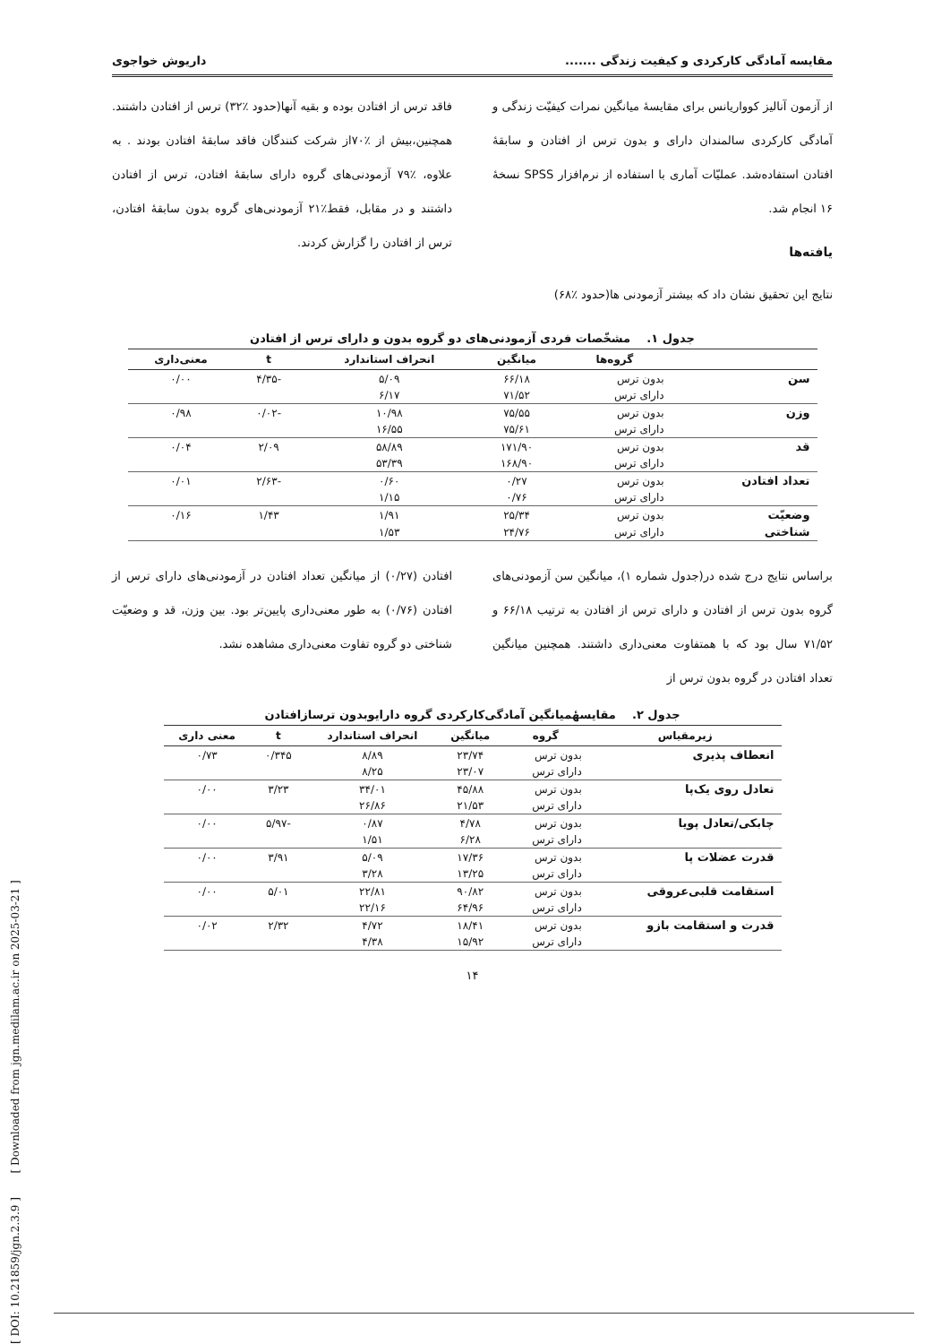[ DOI: 10.21859/jgn.2.3.9 ] [ Downloaded from jgn.medilam.ac.ir on 2025-03-21 ]
مقایسه آمادگی کارکردی و کیفیت زندگی ....... داریوش خواجوی
از آزمون آنالیز کوواریانس برای مقایسهٔ میانگین نمرات کیفیّت زندگی و آمادگی کارکردی سالمندان دارای و بدون ترس از افتادن و سابقهٔ افتادن استفاده‌شد. عملیّات آماری با استفاده از نرم‌افزار SPSS نسخهٔ ۱۶ انجام شد.
یافته‌ها
نتایج این تحقیق نشان داد که بیشتر آزمودنی ها(حدود ٪۶۸)
فاقد ترس از افتادن بوده و بقیه آنها(حدود ٪۳۲) ترس از افتادن داشتند. همچنین،بیش از ٪۷۰از شرکت کنندگان فاقد سابقهٔ افتادن بودند . به علاوه، ٪۷۹ آزمودنی‌های گروه دارای سابقهٔ افتادن، ترس از افتادن داشتند و در مقابل، فقط٪۲۱ آزمودنی‌های گروه بدون سابقهٔ افتادن، ترس از افتادن را گزارش کردند.
جدول ۱. مشخّصات فردی آزمودنی‌های دو گروه بدون و دارای ترس از افتادن
| | گروه‌ها | میانگین | انحراف استاندارد | t | معنی‌داری |
| --- | --- | --- | --- | --- | --- |
| سن | بدون ترس | ۶۶/۱۸ | ۵/۰۹ | -۴/۳۵ | ۰/۰۰ |
| | دارای ترس | ۷۱/۵۲ | ۶/۱۷ | | |
| وزن | بدون ترس | ۷۵/۵۵ | ۱۰/۹۸ | -۰/۰۲ | ۰/۹۸ |
| | دارای ترس | ۷۵/۶۱ | ۱۶/۵۵ | | |
| قد | بدون ترس | ۱۷۱/۹۰ | ۵۸/۸۹ | ۲/۰۹ | ۰/۰۴ |
| | دارای ترس | ۱۶۸/۹۰ | ۵۳/۳۹ | | |
| تعداد افتادن | بدون ترس | ۰/۲۷ | ۰/۶۰ | -۲/۶۳ | ۰/۰۱ |
| | دارای ترس | ۰/۷۶ | ۱/۱۵ | | |
| وضعیّت | بدون ترس | ۲۵/۳۴ | ۱/۹۱ | ۱/۴۳ | ۰/۱۶ |
| شناختی | دارای ترس | ۲۴/۷۶ | ۱/۵۳ | | |
براساس نتایج درج شده در(جدول شماره ۱)، میانگین سن آزمودنی‌های گروه بدون ترس از افتادن و دارای ترس از افتادن به ترتیب ۶۶/۱۸ و ۷۱/۵۲ سال بود که با همتفاوت معنی‌داری داشتند. همچنین میانگین تعداد افتادن در گروه بدون ترس از
افتادن (۰/۲۷) از میانگین تعداد افتادن در آزمودنی‌های دارای ترس از افتادن (۰/۷۶) به طور معنی‌داری پایین‌تر بود. بین وزن، قد و وضعیّت شناختی دو گروه تفاوت معنی‌داری مشاهده نشد.
جدول ۲. مقایسهٔمیانگین آمادگی‌کارکردی گروه دارایوبدون ترسازافتادن
| زیرمقیاس | گروه | میانگین | انحراف استاندارد | t | معنی داری |
| --- | --- | --- | --- | --- | --- |
| انعطاف پذیری | بدون ترس | ۲۳/۷۴ | ۸/۸۹ | ۰/۳۴۵ | ۰/۷۳ |
| | دارای ترس | ۲۳/۰۷ | ۸/۲۵ | | |
| تعادل روی یک‌پا | بدون ترس | ۴۵/۸۸ | ۳۴/۰۱ | ۳/۲۳ | ۰/۰۰ |
| | دارای ترس | ۲۱/۵۳ | ۲۶/۸۶ | | |
| چابکی/تعادل پویا | بدون ترس | ۴/۷۸ | ۰/۸۷ | -۵/۹۷ | ۰/۰۰ |
| | دارای ترس | ۶/۲۸ | ۱/۵۱ | | |
| قدرت عضلات پا | بدون ترس | ۱۷/۳۶ | ۵/۰۹ | ۳/۹۱ | ۰/۰۰ |
| | دارای ترس | ۱۳/۲۵ | ۳/۲۸ | | |
| استقامت قلبی‌عروقی | بدون ترس | ۹۰/۸۲ | ۲۲/۸۱ | ۵/۰۱ | ۰/۰۰ |
| | دارای ترس | ۶۴/۹۶ | ۲۲/۱۶ | | |
| قدرت و استقامت بازو | بدون ترس | ۱۸/۴۱ | ۴/۷۲ | ۲/۳۲ | ۰/۰۲ |
| | دارای ترس | ۱۵/۹۲ | ۴/۳۸ | | |
۱۴